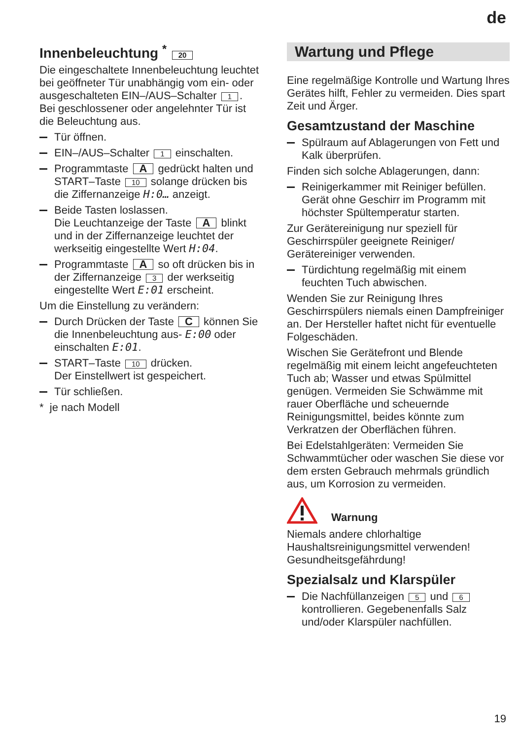de
Innenbeleuchtung <sup>*</sup> 20
Die eingeschaltete Innenbeleuchtung leuchtet bei geöffneter Tür unabhängig vom ein- oder ausgeschalteten EIN–/AUS–Schalter 1. Bei geschlossener oder angelehnter Tür ist die Beleuchtung aus.
Tür öffnen.
EIN–/AUS–Schalter 1 einschalten.
Programmtaste A gedrückt halten und START–Taste 10 solange drücken bis die Ziffernanzeige H:0… anzeigt.
Beide Tasten loslassen.
Die Leuchtanzeige der Taste A blinkt und in der Ziffernanzeige leuchtet der werkseitig eingestellte Wert H:04.
Programmtaste A so oft drücken bis in der Ziffernanzeige 3 der werkseitig eingestellte Wert E:01 erscheint.
Um die Einstellung zu verändern:
Durch Drücken der Taste C können Sie die Innenbeleuchtung aus- E:00 oder einschalten E:01.
START–Taste 10 drücken.
Der Einstellwert ist gespeichert.
Tür schließen.
* je nach Modell
Wartung und Pflege
Eine regelmäßige Kontrolle und Wartung Ihres Gerätes hilft, Fehler zu vermeiden. Dies spart Zeit und Ärger.
Gesamtzustand der Maschine
Spülraum auf Ablagerungen von Fett und Kalk überprüfen.
Finden sich solche Ablagerungen, dann:
Reinigerkammer mit Reiniger befüllen. Gerät ohne Geschirr im Programm mit höchster Spültemperatur starten.
Zur Gerätereinigung nur speziell für Geschirrspüler geeignete Reiniger/ Gerätereiniger verwenden.
Türdichtung regelmäßig mit einem feuchten Tuch abwischen.
Wenden Sie zur Reinigung Ihres Geschirrspülers niemals einen Dampfreiniger an. Der Hersteller haftet nicht für eventuelle Folgeschäden.
Wischen Sie Gerätefront und Blende regelmäßig mit einem leicht angefeuchteten Tuch ab; Wasser und etwas Spülmittel genügen. Vermeiden Sie Schwämme mit rauer Oberfläche und scheuernde Reinigungsmittel, beides könnte zum Verkratzen der Oberflächen führen.
Bei Edelstahlgeräten: Vermeiden Sie Schwammtücher oder waschen Sie diese vor dem ersten Gebrauch mehrmals gründlich aus, um Korrosion zu vermeiden.
Warnung
Niemals andere chlorhaltige Haushaltsreinigungsmittel verwenden! Gesundheitsgefährdung!
Spezialsalz und Klarspüler
Die Nachfüllanzeigen 5 und 6 kontrollieren. Gegebenenfalls Salz und/oder Klarspüler nachfüllen.
19